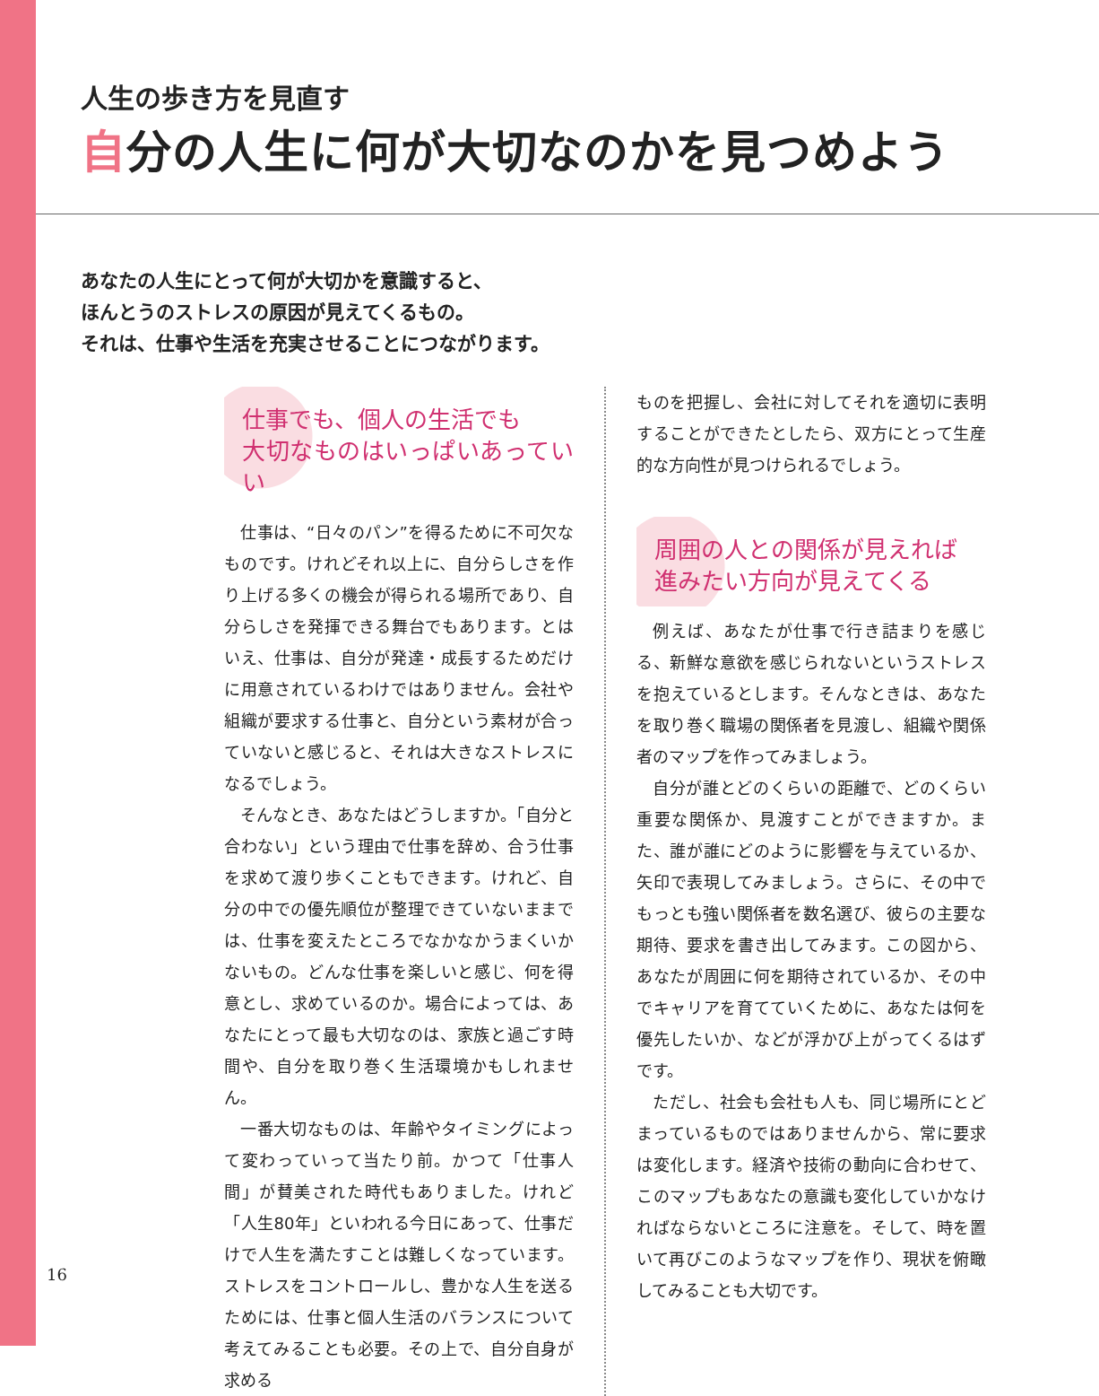人生の歩き方を見直す
自分の人生に何が大切なのかを見つめよう
あなたの人生にとって何が大切かを意識すると、
ほんとうのストレスの原因が見えてくるもの。
それは、仕事や生活を充実させることにつながります。
仕事でも、個人の生活でも
大切なものはいっぱいあっていい
仕事は、“日々のパン”を得るために不可欠なものです。けれどそれ以上に、自分らしさを作り上げる多くの機会が得られる場所であり、自分らしさを発揮できる舞台でもあります。とはいえ、仕事は、自分が発達・成長するためだけに用意されているわけではありません。会社や組織が要求する仕事と、自分という素材が合っていないと感じると、それは大きなストレスになるでしょう。
そんなとき、あなたはどうしますか。「自分と合わない」という理由で仕事を辞め、合う仕事を求めて渡り歩くこともできます。けれど、自分の中での優先順位が整理できていないままでは、仕事を変えたところでなかなかうまくいかないもの。どんな仕事を楽しいと感じ、何を得意とし、求めているのか。場合によっては、あなたにとって最も大切なのは、家族と過ごす時間や、自分を取り巻く生活環境かもしれません。
一番大切なものは、年齢やタイミングによって変わっていって当たり前。かつて「仕事人間」が賛美された時代もありました。けれど「人生80年」といわれる今日にあって、仕事だけで人生を満たすことは難しくなっています。ストレスをコントロールし、豊かな人生を送るためには、仕事と個人生活のバランスについて考えてみることも必要。その上で、自分自身が求める
ものを把握し、会社に対してそれを適切に表明することができたとしたら、双方にとって生産的な方向性が見つけられるでしょう。
周囲の人との関係が見えれば
進みたい方向が見えてくる
例えば、あなたが仕事で行き詰まりを感じる、新鮮な意欲を感じられないというストレスを抱えているとします。そんなときは、あなたを取り巻く職場の関係者を見渡し、組織や関係者のマップを作ってみましょう。
自分が誰とどのくらいの距離で、どのくらい重要な関係か、見渡すことができますか。また、誰が誰にどのように影響を与えているか、矢印で表現してみましょう。さらに、その中でもっとも強い関係者を数名選び、彼らの主要な期待、要求を書き出してみます。この図から、あなたが周囲に何を期待されているか、その中でキャリアを育てていくために、あなたは何を優先したいか、などが浮かび上がってくるはずです。
ただし、社会も会社も人も、同じ場所にとどまっているものではありませんから、常に要求は変化します。経済や技術の動向に合わせて、このマップもあなたの意識も変化していかなければならないところに注意を。そして、時を置いて再びこのようなマップを作り、現状を俯瞰してみることも大切です。
16